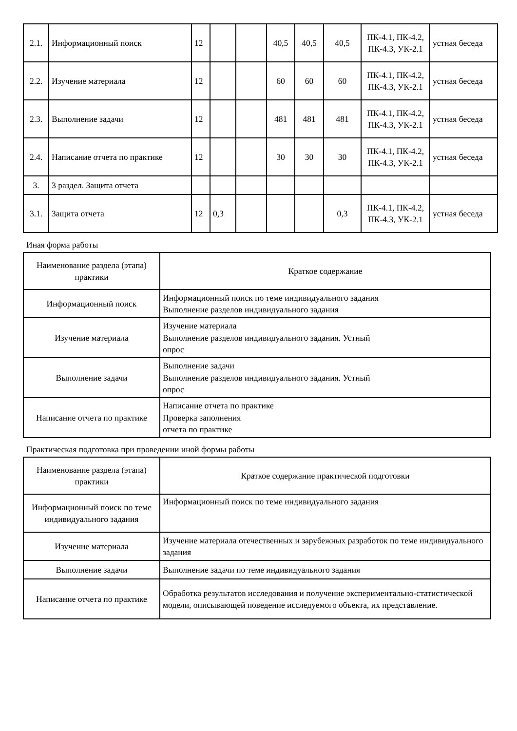| 2.1. | Информационный поиск | 12 | | | 40,5 | 40,5 | 40,5 | ПК-4.1, ПК-4.2, ПК-4.3, УК-2.1 | устная беседа |
| 2.2. | Изучение материала | 12 | | | 60 | 60 | 60 | ПК-4.1, ПК-4.2, ПК-4.3, УК-2.1 | устная беседа |
| 2.3. | Выполнение задачи | 12 | | | 481 | 481 | 481 | ПК-4.1, ПК-4.2, ПК-4.3, УК-2.1 | устная беседа |
| 2.4. | Написание отчета по практике | 12 | | | 30 | 30 | 30 | ПК-4.1, ПК-4.2, ПК-4.3, УК-2.1 | устная беседа |
| 3. | 3 раздел. Защита отчета | | | | | | | | |
| 3.1. | Защита отчета | 12 | 0,3 | | | | 0,3 | ПК-4.1, ПК-4.2, ПК-4.3, УК-2.1 | устная беседа |
Иная форма работы
| Наименование раздела (этапа) практики | Краткое содержание |
| Информационный поиск | Информационный поиск по теме индивидуального задания Выполнение разделов индивидуального задания |
| Изучение материала | Изучение материала Выполнение разделов индивидуального задания. Устный опрос |
| Выполнение задачи | Выполнение задачи Выполнение разделов индивидуального задания. Устный опрос |
| Написание отчета по практике | Написание отчета по практике Проверка заполнения отчета по практике |
Практическая подготовка при проведении иной формы работы
| Наименование раздела (этапа) практики | Краткое содержание практической подготовки |
| Информационный поиск по теме индивидуального задания | Информационный поиск по теме индивидуального задания |
| Изучение материала | Изучение материала отечественных и зарубежных разработок по теме индивидуального задания |
| Выполнение задачи | Выполнение задачи по теме индивидуального задания |
| Написание отчета по практике | Обработка результатов исследования и получение экспериментально-статистической модели, описывающей поведение исследуемого объекта, их представление. |